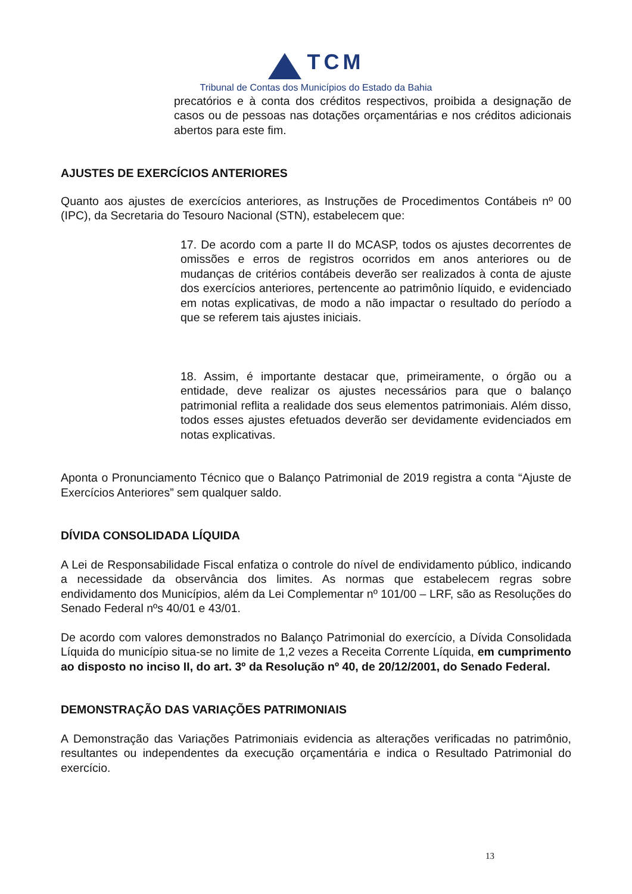TCM
Tribunal de Contas dos Municípios do Estado da Bahia
precatórios e à conta dos créditos respectivos, proibida a designação de casos ou de pessoas nas dotações orçamentárias e nos créditos adicionais abertos para este fim.
AJUSTES DE EXERCÍCIOS ANTERIORES
Quanto aos ajustes de exercícios anteriores, as Instruções de Procedimentos Contábeis nº 00 (IPC), da Secretaria do Tesouro Nacional (STN), estabelecem que:
17. De acordo com a parte II do MCASP, todos os ajustes decorrentes de omissões e erros de registros ocorridos em anos anteriores ou de mudanças de critérios contábeis deverão ser realizados à conta de ajuste dos exercícios anteriores, pertencente ao patrimônio líquido, e evidenciado em notas explicativas, de modo a não impactar o resultado do período a que se referem tais ajustes iniciais.
18. Assim, é importante destacar que, primeiramente, o órgão ou a entidade, deve realizar os ajustes necessários para que o balanço patrimonial reflita a realidade dos seus elementos patrimoniais. Além disso, todos esses ajustes efetuados deverão ser devidamente evidenciados em notas explicativas.
Aponta o Pronunciamento Técnico que o Balanço Patrimonial de 2019 registra a conta “Ajuste de Exercícios Anteriores” sem qualquer saldo.
DÍVIDA CONSOLIDADA LÍQUIDA
A Lei de Responsabilidade Fiscal enfatiza o controle do nível de endividamento público, indicando a necessidade da observância dos limites. As normas que estabelecem regras sobre endividamento dos Municípios, além da Lei Complementar nº 101/00 – LRF, são as Resoluções do Senado Federal nºs 40/01 e 43/01.
De acordo com valores demonstrados no Balanço Patrimonial do exercício, a Dívida Consolidada Líquida do município situa-se no limite de 1,2 vezes a Receita Corrente Líquida, em cumprimento ao disposto no inciso II, do art. 3º da Resolução nº 40, de 20/12/2001, do Senado Federal.
DEMONSTRAÇÃO DAS VARIAÇÕES PATRIMONIAIS
A Demonstração das Variações Patrimoniais evidencia as alterações verificadas no patrimônio, resultantes ou independentes da execução orçamentária e indica o Resultado Patrimonial do exercício.
13